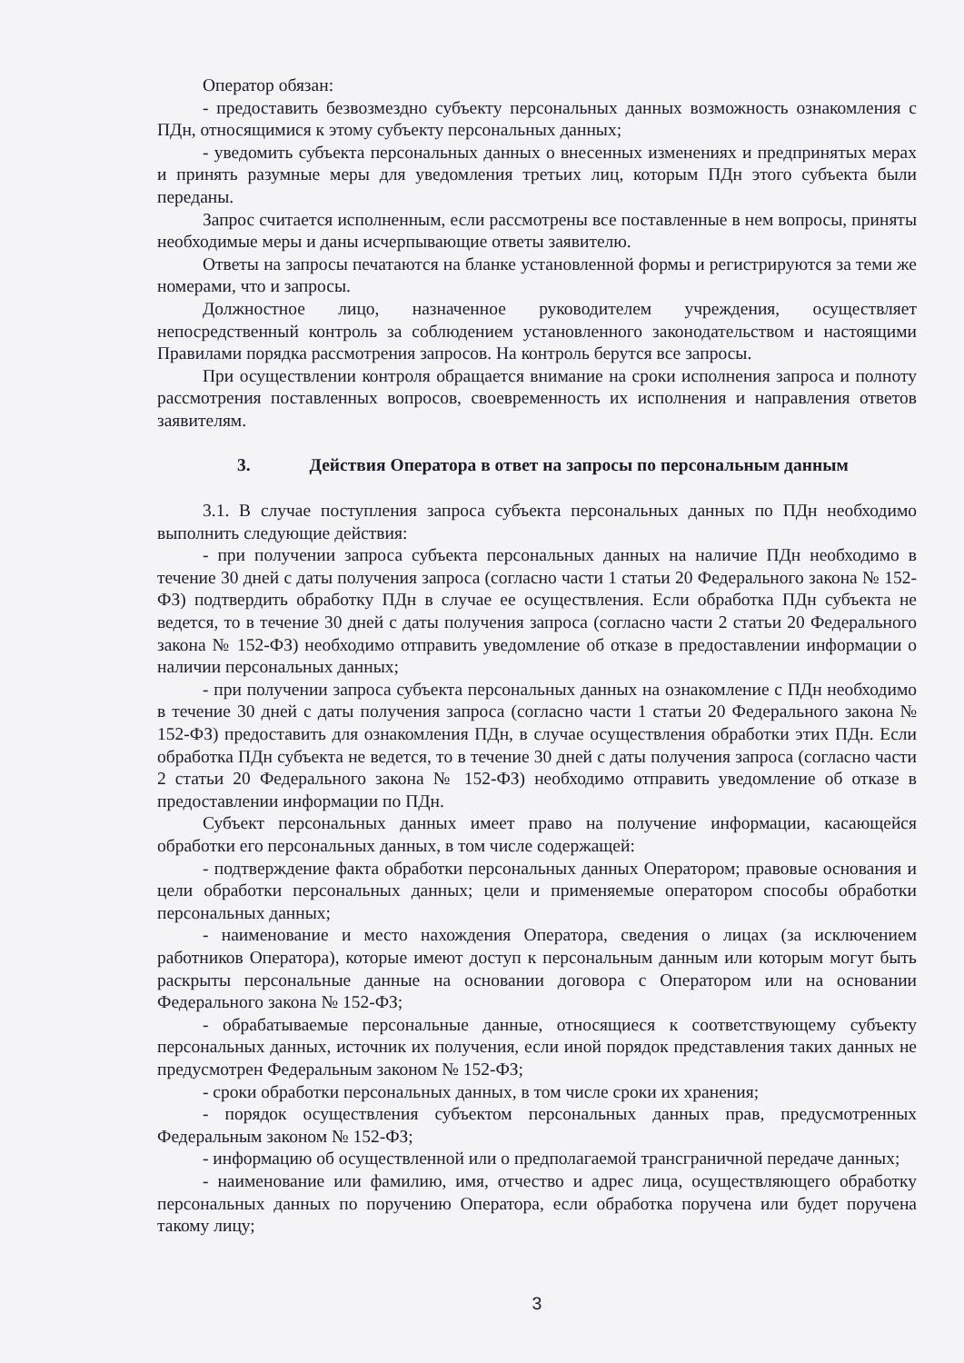Оператор обязан:
- предоставить безвозмездно субъекту персональных данных возможность ознакомления с ПДн, относящимися к этому субъекту персональных данных;
- уведомить субъекта персональных данных о внесенных изменениях и предпринятых мерах и принять разумные меры для уведомления третьих лиц, которым ПДн этого субъекта были переданы.
Запрос считается исполненным, если рассмотрены все поставленные в нем вопросы, приняты необходимые меры и даны исчерпывающие ответы заявителю.
Ответы на запросы печатаются на бланке установленной формы и регистрируются за теми же номерами, что и запросы.
Должностное лицо, назначенное руководителем учреждения, осуществляет непосредственный контроль за соблюдением установленного законодательством и настоящими Правилами порядка рассмотрения запросов. На контроль берутся все запросы.
При осуществлении контроля обращается внимание на сроки исполнения запроса и полноту рассмотрения поставленных вопросов, своевременность их исполнения и направления ответов заявителям.
3. Действия Оператора в ответ на запросы по персональным данным
3.1. В случае поступления запроса субъекта персональных данных по ПДн необходимо выполнить следующие действия:
- при получении запроса субъекта персональных данных на наличие ПДн необходимо в течение 30 дней с даты получения запроса (согласно части 1 статьи 20 Федерального закона № 152-ФЗ) подтвердить обработку ПДн в случае ее осуществления. Если обработка ПДн субъекта не ведется, то в течение 30 дней с даты получения запроса (согласно части 2 статьи 20 Федерального закона № 152-ФЗ) необходимо отправить уведомление об отказе в предоставлении информации о наличии персональных данных;
- при получении запроса субъекта персональных данных на ознакомление с ПДн необходимо в течение 30 дней с даты получения запроса (согласно части 1 статьи 20 Федерального закона № 152-ФЗ) предоставить для ознакомления ПДн, в случае осуществления обработки этих ПДн. Если обработка ПДн субъекта не ведется, то в течение 30 дней с даты получения запроса (согласно части 2 статьи 20 Федерального закона № 152-ФЗ) необходимо отправить уведомление об отказе в предоставлении информации по ПДн.
Субъект персональных данных имеет право на получение информации, касающейся обработки его персональных данных, в том числе содержащей:
- подтверждение факта обработки персональных данных Оператором; правовые основания и цели обработки персональных данных; цели и применяемые оператором способы обработки персональных данных;
- наименование и место нахождения Оператора, сведения о лицах (за исключением работников Оператора), которые имеют доступ к персональным данным или которым могут быть раскрыты персональные данные на основании договора с Оператором или на основании Федерального закона № 152-ФЗ;
- обрабатываемые персональные данные, относящиеся к соответствующему субъекту персональных данных, источник их получения, если иной порядок представления таких данных не предусмотрен Федеральным законом № 152-ФЗ;
- сроки обработки персональных данных, в том числе сроки их хранения;
- порядок осуществления субъектом персональных данных прав, предусмотренных Федеральным законом № 152-ФЗ;
- информацию об осуществленной или о предполагаемой трансграничной передаче данных;
- наименование или фамилию, имя, отчество и адрес лица, осуществляющего обработку персональных данных по поручению Оператора, если обработка поручена или будет поручена такому лицу;
3